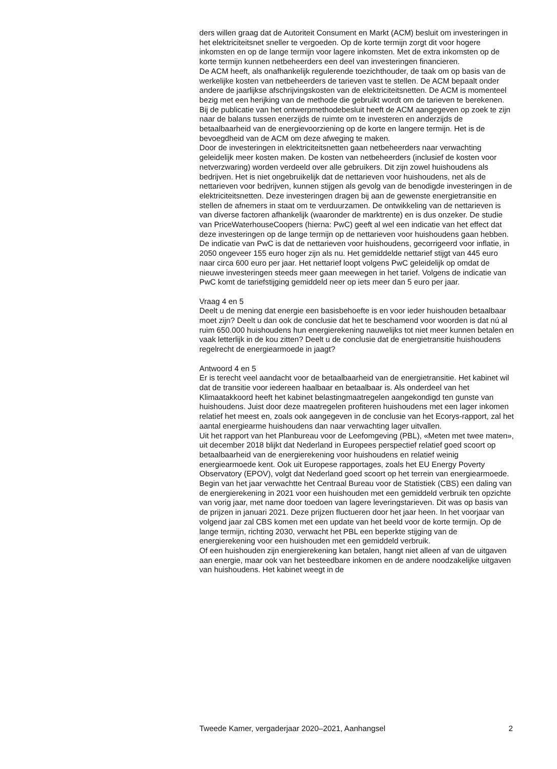ders willen graag dat de Autoriteit Consument en Markt (ACM) besluit om investeringen in het elektriciteitsnet sneller te vergoeden. Op de korte termijn zorgt dit voor hogere inkomsten en op de lange termijn voor lagere inkomsten. Met de extra inkomsten op de korte termijn kunnen netbeheerders een deel van investeringen financieren.
De ACM heeft, als onafhankelijk regulerende toezichthouder, de taak om op basis van de werkelijke kosten van netbeheerders de tarieven vast te stellen. De ACM bepaalt onder andere de jaarlijkse afschrijvingskosten van de elektriciteitsnetten. De ACM is momenteel bezig met een herijking van de methode die gebruikt wordt om de tarieven te berekenen. Bij de publicatie van het ontwerpmethodebesluit heeft de ACM aangegeven op zoek te zijn naar de balans tussen enerzijds de ruimte om te investeren en anderzijds de betaalbaarheid van de energievoorziening op de korte en langere termijn. Het is de bevoegdheid van de ACM om deze afweging te maken.
Door de investeringen in elektriciteitsnetten gaan netbeheerders naar verwachting geleidelijk meer kosten maken. De kosten van netbeheerders (inclusief de kosten voor netverzwaring) worden verdeeld over alle gebruikers. Dit zijn zowel huishoudens als bedrijven. Het is niet ongebruikelijk dat de nettarieven voor huishoudens, net als de nettarieven voor bedrijven, kunnen stijgen als gevolg van de benodigde investeringen in de elektriciteitsnetten. Deze investeringen dragen bij aan de gewenste energietransitie en stellen de afnemers in staat om te verduurzamen. De ontwikkeling van de nettarieven is van diverse factoren afhankelijk (waaronder de marktrente) en is dus onzeker. De studie van PriceWaterhouseCoopers (hierna: PwC) geeft al wel een indicatie van het effect dat deze investeringen op de lange termijn op de nettarieven voor huishoudens gaan hebben. De indicatie van PwC is dat de nettarieven voor huishoudens, gecorrigeerd voor inflatie, in 2050 ongeveer 155 euro hoger zijn als nu. Het gemiddelde nettarief stijgt van 445 euro naar circa 600 euro per jaar. Het nettarief loopt volgens PwC geleidelijk op omdat de nieuwe investeringen steeds meer gaan meewegen in het tarief. Volgens de indicatie van PwC komt de tariefstijging gemiddeld neer op iets meer dan 5 euro per jaar.
Vraag 4 en 5
Deelt u de mening dat energie een basisbehoefte is en voor ieder huishouden betaalbaar moet zijn? Deelt u dan ook de conclusie dat het te beschamend voor woorden is dat nú al ruim 650.000 huishoudens hun energierekening nauwelijks tot niet meer kunnen betalen en vaak letterlijk in de kou zitten? Deelt u de conclusie dat de energietransitie huishoudens regelrecht de energiearmoede in jaagt?
Antwoord 4 en 5
Er is terecht veel aandacht voor de betaalbaarheid van de energietransitie. Het kabinet wil dat de transitie voor iedereen haalbaar en betaalbaar is. Als onderdeel van het Klimaatakkoord heeft het kabinet belastingmaatregelen aangekondigd ten gunste van huishoudens. Juist door deze maatregelen profiteren huishoudens met een lager inkomen relatief het meest en, zoals ook aangegeven in de conclusie van het Ecorys-rapport, zal het aantal energiearme huishoudens dan naar verwachting lager uitvallen.
Uit het rapport van het Planbureau voor de Leefomgeving (PBL), «Meten met twee maten», uit december 2018 blijkt dat Nederland in Europees perspectief relatief goed scoort op betaalbaarheid van de energierekening voor huishoudens en relatief weinig energiearmoede kent. Ook uit Europese rapportages, zoals het EU Energy Poverty Observatory (EPOV), volgt dat Nederland goed scoort op het terrein van energiearmoede.
Begin van het jaar verwachtte het Centraal Bureau voor de Statistiek (CBS) een daling van de energierekening in 2021 voor een huishouden met een gemiddeld verbruik ten opzichte van vorig jaar, met name door toedoen van lagere leveringstarieven. Dit was op basis van de prijzen in januari 2021. Deze prijzen fluctueren door het jaar heen. In het voorjaar van volgend jaar zal CBS komen met een update van het beeld voor de korte termijn. Op de lange termijn, richting 2030, verwacht het PBL een beperkte stijging van de energierekening voor een huishouden met een gemiddeld verbruik.
Of een huishouden zijn energierekening kan betalen, hangt niet alleen af van de uitgaven aan energie, maar ook van het besteedbare inkomen en de andere noodzakelijke uitgaven van huishoudens. Het kabinet weegt in de
Tweede Kamer, vergaderjaar 2020–2021, Aanhangsel 2